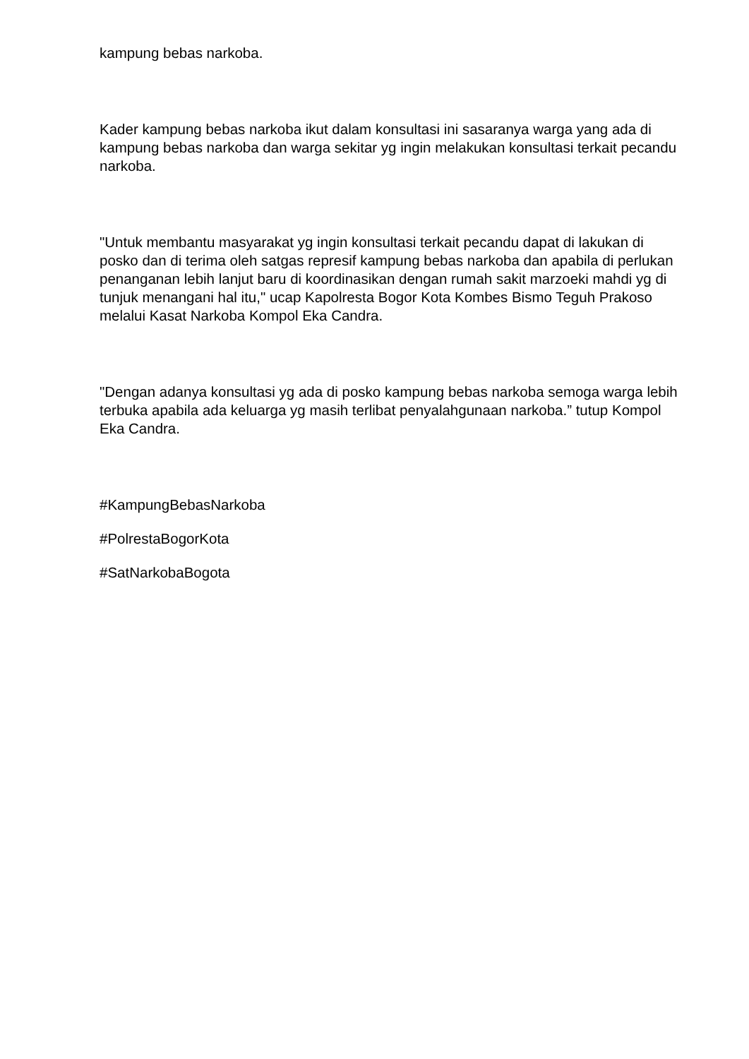kampung bebas narkoba.
Kader kampung bebas narkoba ikut dalam konsultasi ini sasaranya warga yang ada di kampung bebas narkoba dan warga sekitar yg ingin melakukan konsultasi terkait pecandu narkoba.
"Untuk membantu masyarakat yg ingin konsultasi terkait pecandu dapat di lakukan di posko dan di terima oleh satgas represif kampung bebas narkoba dan apabila di perlukan penanganan lebih lanjut baru di koordinasikan dengan rumah sakit marzoeki mahdi yg di tunjuk menangani hal itu," ucap Kapolresta Bogor Kota Kombes Bismo Teguh Prakoso melalui Kasat Narkoba Kompol Eka Candra.
"Dengan adanya konsultasi yg ada di posko kampung bebas narkoba semoga warga lebih terbuka apabila ada keluarga yg masih terlibat penyalahgunaan narkoba.” tutup Kompol Eka Candra.
#KampungBebasNarkoba
#PolrestaBogorKota
#SatNarkobaBogota